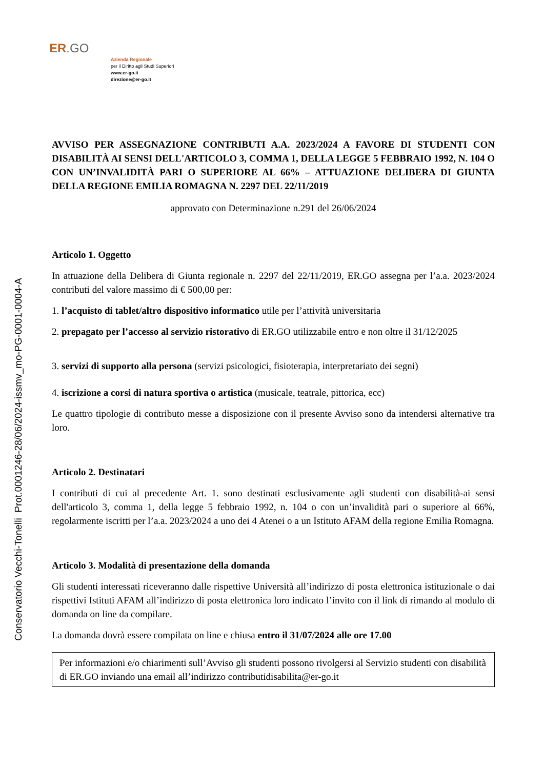ER.GO
Azienda Regionale
per il Diritto agli Studi Superiori
www.er-go.it
direzione@er-go.it
Conservatorio Vecchi-Tonelli Prot.0001246-28/06/2024-issmv_mo-PG-0001-0004-A
AVVISO PER ASSEGNAZIONE CONTRIBUTI A.A. 2023/2024 A FAVORE DI STUDENTI CON DISABILITÀ AI SENSI DELL'ARTICOLO 3, COMMA 1, DELLA LEGGE 5 FEBBRAIO 1992, N. 104 O CON UN’INVALIDITÀ PARI O SUPERIORE AL 66% – ATTUAZIONE DELIBERA DI GIUNTA DELLA REGIONE EMILIA ROMAGNA N. 2297 DEL 22/11/2019
approvato con Determinazione n.291 del 26/06/2024
Articolo 1. Oggetto
In attuazione della Delibera di Giunta regionale n. 2297 del 22/11/2019, ER.GO assegna per l’a.a. 2023/2024 contributi del valore massimo di € 500,00 per:
1. l’acquisto di tablet/altro dispositivo informatico utile per l’attività universitaria
2. prepagato per l’accesso al servizio ristorativo di ER.GO utilizzabile entro e non oltre il 31/12/2025
3. servizi di supporto alla persona (servizi psicologici, fisioterapia, interpretariato dei segni)
4. iscrizione a corsi di natura sportiva o artistica (musicale, teatrale, pittorica, ecc)
Le quattro tipologie di contributo messe a disposizione con il presente Avviso sono da intendersi alternative tra loro.
Articolo 2. Destinatari
I contributi di cui al precedente Art. 1. sono destinati esclusivamente agli studenti con disabilità-ai sensi dell'articolo 3, comma 1, della legge 5 febbraio 1992, n. 104 o con un’invalidità pari o superiore al 66%, regolarmente iscritti per l’a.a. 2023/2024 a uno dei 4 Atenei o a un Istituto AFAM della regione Emilia Romagna.
Articolo 3. Modalità di presentazione della domanda
Gli studenti interessati riceveranno dalle rispettive Università all’indirizzo di posta elettronica istituzionale o dai rispettivi Istituti AFAM all’indirizzo di posta elettronica loro indicato l’invito con il link di rimando al modulo di domanda on line da compilare.
La domanda dovrà essere compilata on line e chiusa entro il 31/07/2024 alle ore 17.00
Per informazioni e/o chiarimenti sull’Avviso gli studenti possono rivolgersi al Servizio studenti con disabilità di ER.GO inviando una email all’indirizzo contributidisabilita@er-go.it